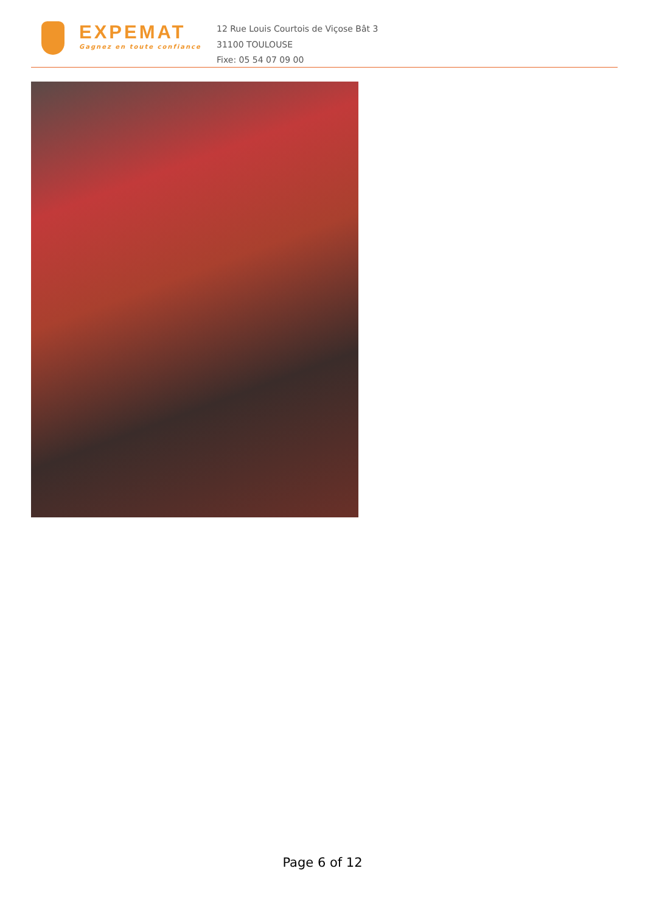EXPEMAT
Gagnez en toute confiance
12 Rue Louis Courtois de Viçose Bât 3
31100 TOULOUSE
Fixe: 05 54 07 09 00
Page 6 of 12